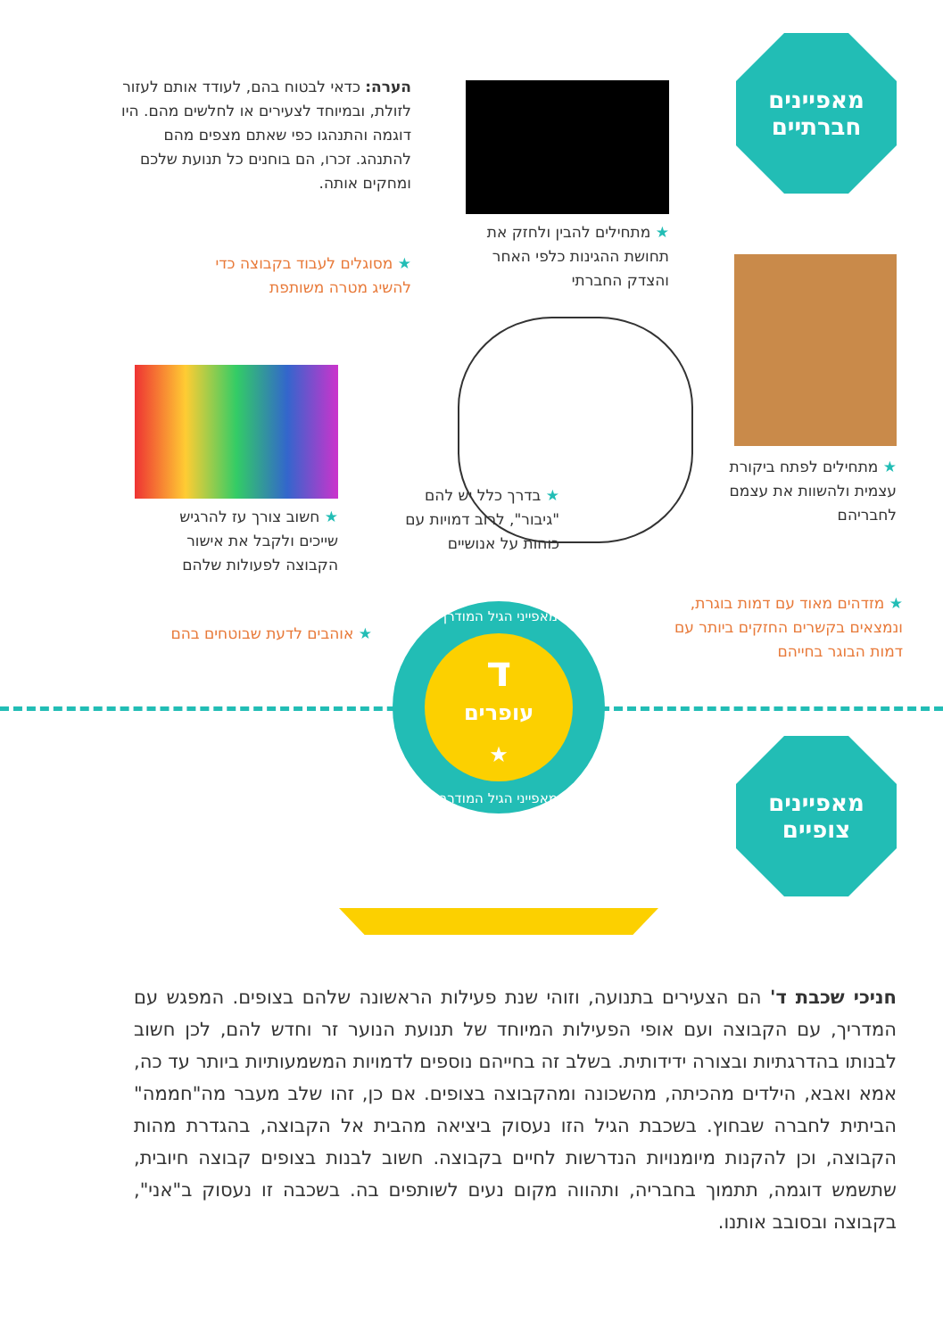מאפיינים
חברתיים
הערה: כדאי לבטוח בהם, לעודד אותם לעזור לזולת, ובמיוחד לצעירים או לחלשים מהם. היו דוגמה והתנהגו כפי שאתם מצפים מהם להתנהג. זכרו, הם בוחנים כל תנועת שלכם ומחקים אותה.
★ מתחילים להבין ולחזק את תחושת ההגינות כלפי האחר והצדק החברתי
★ מסוגלים לעבוד בקבוצה כדי להשיג מטרה משותפת
★ מתחילים לפתח ביקורת עצמית ולהשוות את עצמם לחבריהם
★ בדרך כלל יש להם "גיבור", לרוב דמויות עם כוחות על אנושיים
★ חשוב צורך עז להרגיש שייכים ולקבל את אישור הקבוצה לפעולות שלהם
★ מזדהים מאוד עם דמות בוגרת, ונמצאים בקשרים החזקים ביותר עם דמות הבוגר בחייהם
★ אוהבים לדעת שבוטחים בהם
מאפייני הגיל המודרך
ד
עופרים
★
מאפייני הגיל המודרך
מאפיינים
צופיים
חניכי שכבת ד' הם הצעירים בתנועה, וזוהי שנת פעילות הראשונה שלהם בצופים. המפגש עם המדריך, עם הקבוצה ועם אופי הפעילות המיוחד של תנועת הנוער זר וחדש להם, לכן חשוב לבנותו בהדרגתיות ובצורה ידידותית. בשלב זה בחייהם נוספים לדמויות המשמעותיות ביותר עד כה, אמא ואבא, הילדים מהכיתה, מהשכונה ומהקבוצה בצופים. אם כן, זהו שלב מעבר מה"חממה" הביתית לחברה שבחוץ. בשכבת הגיל הזו נעסוק ביציאה מהבית אל הקבוצה, בהגדרת מהות הקבוצה, וכן להקנות מיומנויות הנדרשות לחיים בקבוצה. חשוב לבנות בצופים קבוצה חיובית, שתשמש דוגמה, תתמוך בחבריה, ותהווה מקום נעים לשותפים בה. בשכבה זו נעסוק ב"אני", בקבוצה ובסובב אותנו.